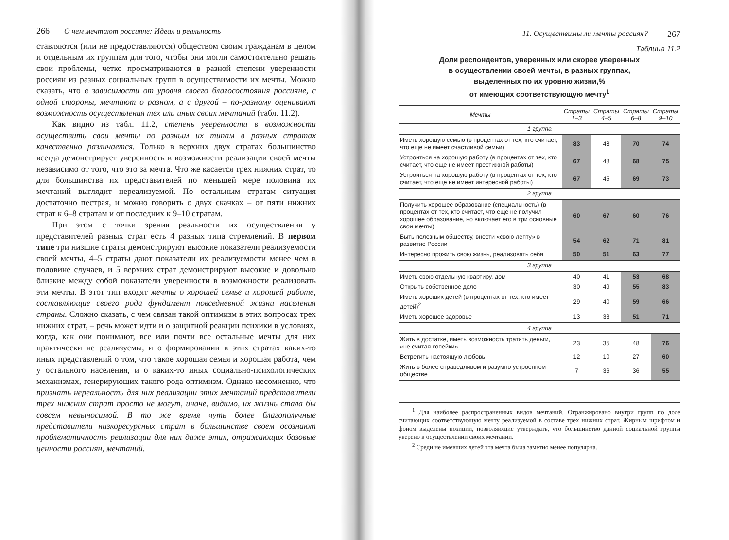266 О чем мечтают россияне: Идеал и реальность
ставляются (или не предоставляются) обществом своим гражданам в целом и отдельным их группам для того, чтобы они могли самостоятельно решать свои проблемы, четко просматриваются в разной степени уверенности россиян из разных социальных групп в осуществимости их мечты. Можно сказать, что в зависимости от уровня своего благосостояния россияне, с одной стороны, мечтают о разном, а с другой – по-разному оценивают возможность осуществления тех или иных своих мечтаний (табл. 11.2).
Как видно из табл. 11.2, степень уверенности в возможности осуществить свои мечты по разным их типам в разных стратах качественно различается. Только в верхних двух стратах большинство всегда демонстрирует уверенность в возможности реализации своей мечты независимо от того, что это за мечта. Что же касается трех нижних страт, то для большинства их представителей по меньшей мере половина их мечтаний выглядит нереализуемой. По остальным стратам ситуация достаточно пестрая, и можно говорить о двух скачках – от пяти нижних страт к 6–8 стратам и от последних к 9–10 стратам.
При этом с точки зрения реальности их осуществления у представителей разных страт есть 4 разных типа стремлений. В первом типе три низшие страты демонстрируют высокие показатели реализуемости своей мечты, 4–5 страты дают показатели их реализуемости менее чем в половине случаев, и 5 верхних страт демонстрируют высокие и довольно близкие между собой показатели уверенности в возможности реализовать эти мечты. В этот тип входят мечты о хорошей семье и хорошей работе, составляющие своего рода фундамент повседневной жизни населения страны. Сложно сказать, с чем связан такой оптимизм в этих вопросах трех нижних страт, – речь может идти и о защитной реакции психики в условиях, когда, как они понимают, все или почти все остальные мечты для них практически не реализуемы, и о формировании в этих стратах каких-то иных представлений о том, что такое хорошая семья и хорошая работа, чем у остального населения, и о каких-то иных социально-психологических механизмах, генерирующих такого рода оптимизм. Однако несомненно, что признать нереальность для них реализации этих мечтаний представители трех нижних страт просто не могут, иначе, видимо, их жизнь стала бы совсем невыносимой. В то же время чуть более благополучные представители низкоресурсных страт в большинстве своем осознают проблематичность реализации для них даже этих, отражающих базовые ценности россиян, мечтаний.
11. Осуществимы ли мечты россиян? 267
Таблица 11.2
Доли респондентов, уверенных или скорее уверенных
в осуществлении своей мечты, в разных группах,
выделенных по их уровню жизни,%
от имеющих соответствующую мечту<sup>1</sup>
| Мечты | Страты 1–3 | Страты 4–5 | Страты 6–8 | Страты 9–10 |
| --- | --- | --- | --- | --- |
| 1 группа | | | | |
| Иметь хорошую семью (в процентах от тех, кто считает, что еще не имеет счастливой семьи) | 83 | 48 | 70 | 74 |
| Устроиться на хорошую работу (в процентах от тех, кто считает, что еще не имеет престижной работы) | 67 | 48 | 68 | 75 |
| Устроиться на хорошую работу (в процентах от тех, кто считает, что еще не имеет интересной работы) | 67 | 45 | 69 | 73 |
| 2 группа | | | | |
| Получить хорошее образование (специальность) (в процентах от тех, кто считает, что еще не получил хорошее образование, но включает его в три основные свои мечты) | 60 | 67 | 60 | 76 |
| Быть полезным обществу, внести «свою лепту» в развитие России | 54 | 62 | 71 | 81 |
| Интересно прожить свою жизнь, реализовать себя | 50 | 51 | 63 | 77 |
| 3 группа | | | | |
| Иметь свою отдельную квартиру, дом | 40 | 41 | 53 | 68 |
| Открыть собственное дело | 30 | 49 | 55 | 83 |
| Иметь хороших детей (в процентах от тех, кто имеет детей)<sup>2</sup> | 29 | 40 | 59 | 66 |
| Иметь хорошее здоровье | 13 | 33 | 51 | 71 |
| 4 группа | | | | |
| Жить в достатке, иметь возможность тратить деньги, «не считая копейки» | 23 | 35 | 48 | 76 |
| Встретить настоящую любовь | 12 | 10 | 27 | 60 |
| Жить в более справедливом и разумно устроенном обществе | 7 | 36 | 36 | 55 |
<sup>1</sup> Для наиболее распространенных видов мечтаний. Отранжировано внутри групп по доле считающих соответствующую мечту реализуемой в составе трех нижних страт. Жирным шрифтом и фоном выделены позиции, позволяющие утверждать, что большинство данной социальной группы уверено в осуществлении своих мечтаний.
<sup>2</sup> Среди не имевших детей эта мечта была заметно менее популярна.